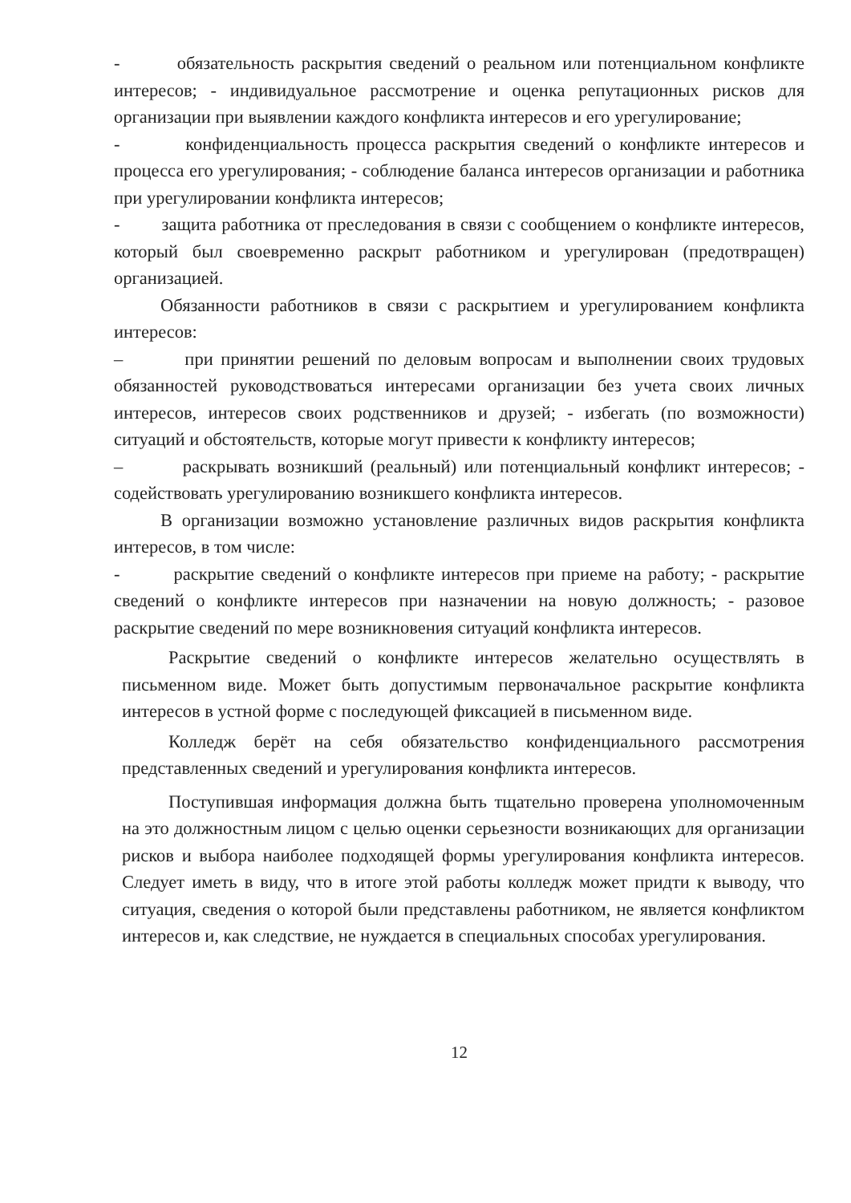- обязательность раскрытия сведений о реальном или потенциальном конфликте интересов; - индивидуальное рассмотрение и оценка репутационных рисков для организации при выявлении каждого конфликта интересов и его урегулирование;
- конфиденциальность процесса раскрытия сведений о конфликте интересов и процесса его урегулирования; - соблюдение баланса интересов организации и работника при урегулировании конфликта интересов;
- защита работника от преследования в связи с сообщением о конфликте интересов, который был своевременно раскрыт работником и урегулирован (предотвращен) организацией.
Обязанности работников в связи с раскрытием и урегулированием конфликта интересов:
– при принятии решений по деловым вопросам и выполнении своих трудовых обязанностей руководствоваться интересами организации без учета своих личных интересов, интересов своих родственников и друзей; - избегать (по возможности) ситуаций и обстоятельств, которые могут привести к конфликту интересов;
– раскрывать возникший (реальный) или потенциальный конфликт интересов; - содействовать урегулированию возникшего конфликта интересов.
В организации возможно установление различных видов раскрытия конфликта интересов, в том числе:
- раскрытие сведений о конфликте интересов при приеме на работу; - раскрытие сведений о конфликте интересов при назначении на новую должность; - разовое раскрытие сведений по мере возникновения ситуаций конфликта интересов.
Раскрытие сведений о конфликте интересов желательно осуществлять в письменном виде. Может быть допустимым первоначальное раскрытие конфликта интересов в устной форме с последующей фиксацией в письменном виде.
Колледж берёт на себя обязательство конфиденциального рассмотрения представленных сведений и урегулирования конфликта интересов.
Поступившая информация должна быть тщательно проверена уполномоченным на это должностным лицом с целью оценки серьезности возникающих для организации рисков и выбора наиболее подходящей формы урегулирования конфликта интересов. Следует иметь в виду, что в итоге этой работы колледж может придти к выводу, что ситуация, сведения о которой были представлены работником, не является конфликтом интересов и, как следствие, не нуждается в специальных способах урегулирования.
12